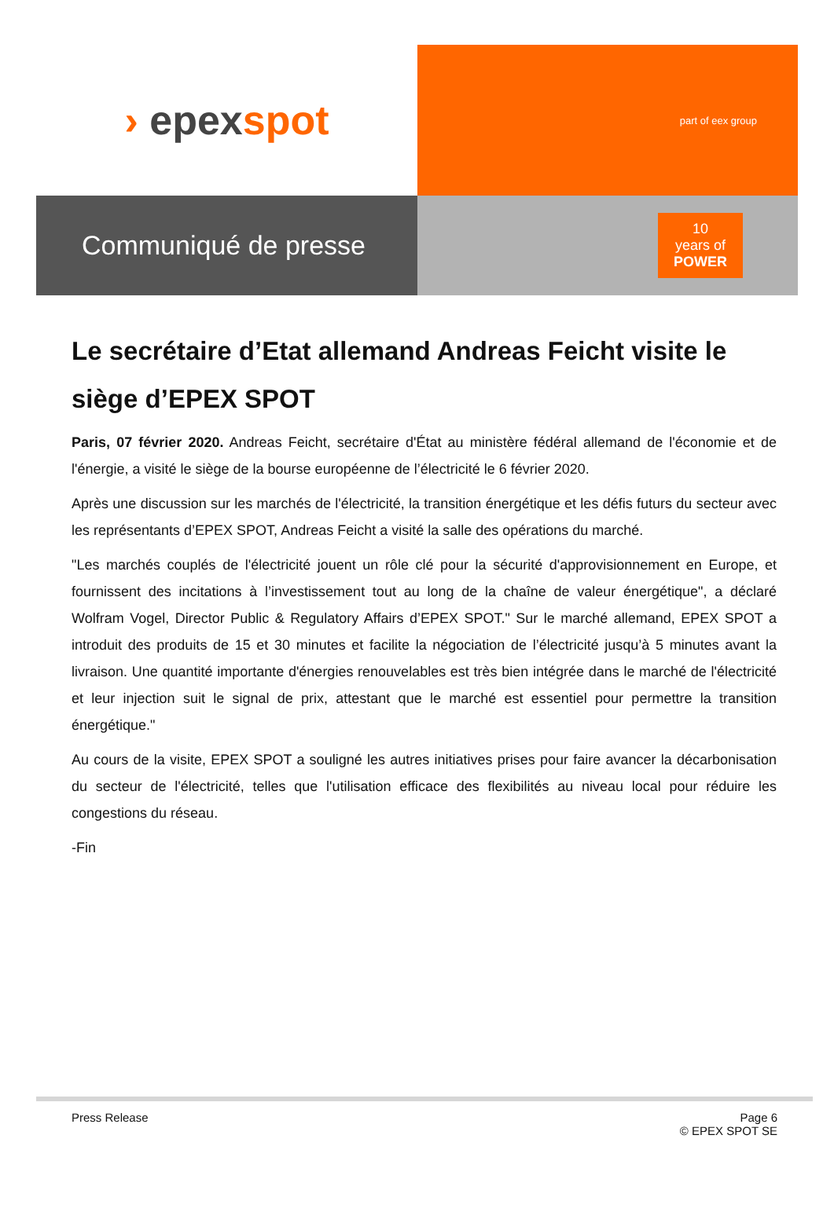› epex spot
part of eex group
Communiqué de presse
10
years of
POWER
Le secrétaire d’Etat allemand Andreas Feicht visite le siège d’EPEX SPOT
Paris, 07 février 2020. Andreas Feicht, secrétaire d'État au ministère fédéral allemand de l'économie et de l'énergie, a visité le siège de la bourse européenne de l’électricité le 6 février 2020.
Après une discussion sur les marchés de l'électricité, la transition énergétique et les défis futurs du secteur avec les représentants d’EPEX SPOT, Andreas Feicht a visité la salle des opérations du marché.
"Les marchés couplés de l'électricité jouent un rôle clé pour la sécurité d'approvisionnement en Europe, et fournissent des incitations à l’investissement tout au long de la chaîne de valeur énergétique", a déclaré Wolfram Vogel, Director Public & Regulatory Affairs d’EPEX SPOT." Sur le marché allemand, EPEX SPOT a introduit des produits de 15 et 30 minutes et facilite la négociation de l’électricité jusqu’à 5 minutes avant la livraison. Une quantité importante d'énergies renouvelables est très bien intégrée dans le marché de l'électricité et leur injection suit le signal de prix, attestant que le marché est essentiel pour permettre la transition énergétique."
Au cours de la visite, EPEX SPOT a souligné les autres initiatives prises pour faire avancer la décarbonisation du secteur de l'électricité, telles que l'utilisation efficace des flexibilités au niveau local pour réduire les congestions du réseau.
-Fin
Press Release Page 6
© EPEX SPOT SE